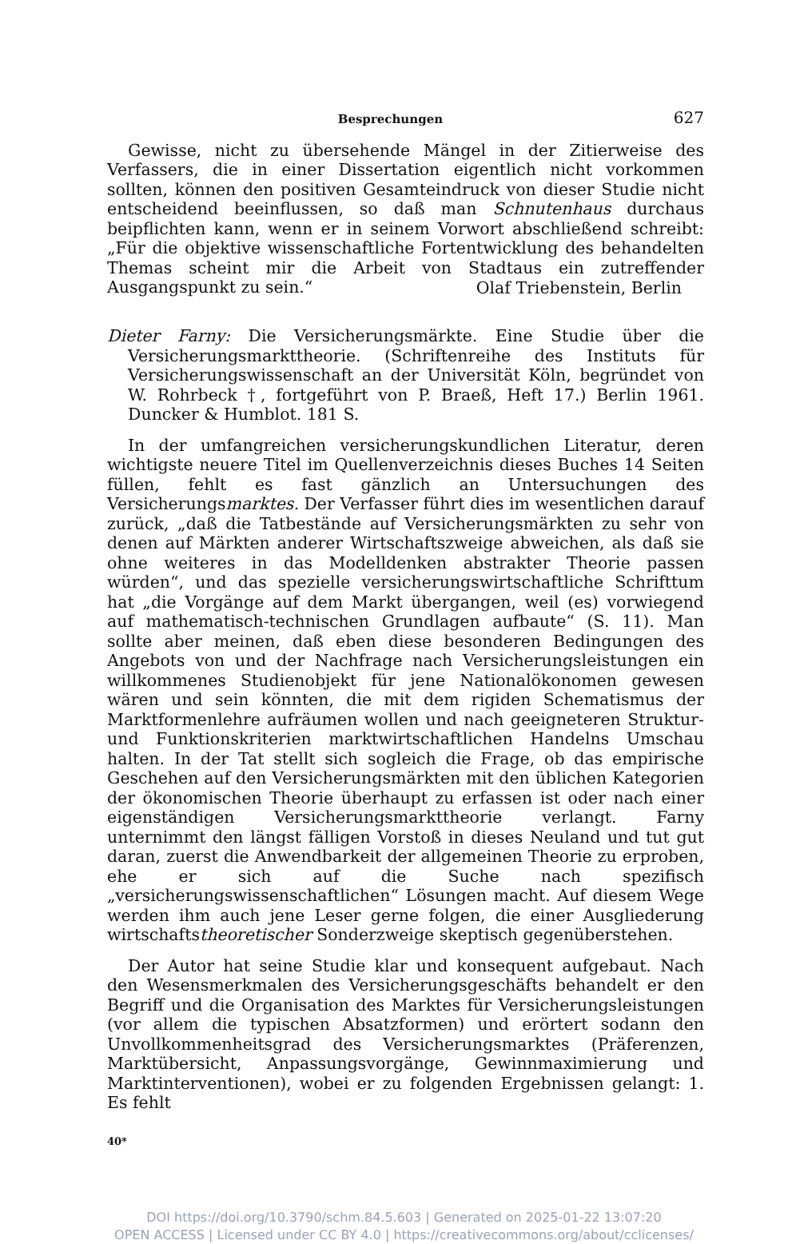Besprechungen 627
Gewisse, nicht zu übersehende Mängel in der Zitierweise des Verfassers, die in einer Dissertation eigentlich nicht vorkommen sollten, können den positiven Gesamteindruck von dieser Studie nicht entscheidend beeinflussen, so daß man Schnutenhaus durchaus beipflichten kann, wenn er in seinem Vorwort abschließend schreibt: „Für die objektive wissenschaftliche Fortentwicklung des behandelten Themas scheint mir die Arbeit von Stadtaus ein zutreffender Ausgangspunkt zu sein.“
Olaf Triebenstein, Berlin
Dieter Farny: Die Versicherungsmärkte. Eine Studie über die Versicherungsmarkttheorie. (Schriftenreihe des Instituts für Versicherungswissenschaft an der Universität Köln, begründet von W. Rohrbeck †, fortgeführt von P. Braeß, Heft 17.) Berlin 1961. Duncker & Humblot. 181 S.
In der umfangreichen versicherungskundlichen Literatur, deren wichtigste neuere Titel im Quellenverzeichnis dieses Buches 14 Seiten füllen, fehlt es fast gänzlich an Untersuchungen des Versicherungsmarktes. Der Verfasser führt dies im wesentlichen darauf zurück, „daß die Tatbestände auf Versicherungsmärkten zu sehr von denen auf Märkten anderer Wirtschaftszweige abweichen, als daß sie ohne weiteres in das Modelldenken abstrakter Theorie passen würden“, und das spezielle versicherungswirtschaftliche Schrifttum hat „die Vorgänge auf dem Markt übergangen, weil (es) vorwiegend auf mathematisch-technischen Grundlagen aufbaute“ (S. 11). Man sollte aber meinen, daß eben diese besonderen Bedingungen des Angebots von und der Nachfrage nach Versicherungsleistungen ein willkommenes Studienobjekt für jene Nationalökonomen gewesen wären und sein könnten, die mit dem rigiden Schematismus der Marktformenlehre aufräumen wollen und nach geeigneteren Struktur- und Funktionskriterien marktwirtschaftlichen Handelns Umschau halten. In der Tat stellt sich sogleich die Frage, ob das empirische Geschehen auf den Versicherungsmärkten mit den üblichen Kategorien der ökonomischen Theorie überhaupt zu erfassen ist oder nach einer eigenständigen Versicherungsmarkttheorie verlangt. Farny unternimmt den längst fälligen Vorstoß in dieses Neuland und tut gut daran, zuerst die Anwendbarkeit der allgemeinen Theorie zu erproben, ehe er sich auf die Suche nach spezifisch „versicherungswissenschaftlichen“ Lösungen macht. Auf diesem Wege werden ihm auch jene Leser gerne folgen, die einer Ausgliederung wirtschaftstheoretischer Sonderzweige skeptisch gegenüberstehen.
Der Autor hat seine Studie klar und konsequent aufgebaut. Nach den Wesensmerkmalen des Versicherungsgeschäfts behandelt er den Begriff und die Organisation des Marktes für Versicherungsleistungen (vor allem die typischen Absatzformen) und erörtert sodann den Unvollkommenheitsgrad des Versicherungsmarktes (Präferenzen, Marktübersicht, Anpassungsvorgänge, Gewinnmaximierung und Marktinterventionen), wobei er zu folgenden Ergebnissen gelangt: 1. Es fehlt
40*
DOI https://doi.org/10.3790/schm.84.5.603 | Generated on 2025-01-22 13:07:20
OPEN ACCESS | Licensed under CC BY 4.0 | https://creativecommons.org/about/cclicenses/